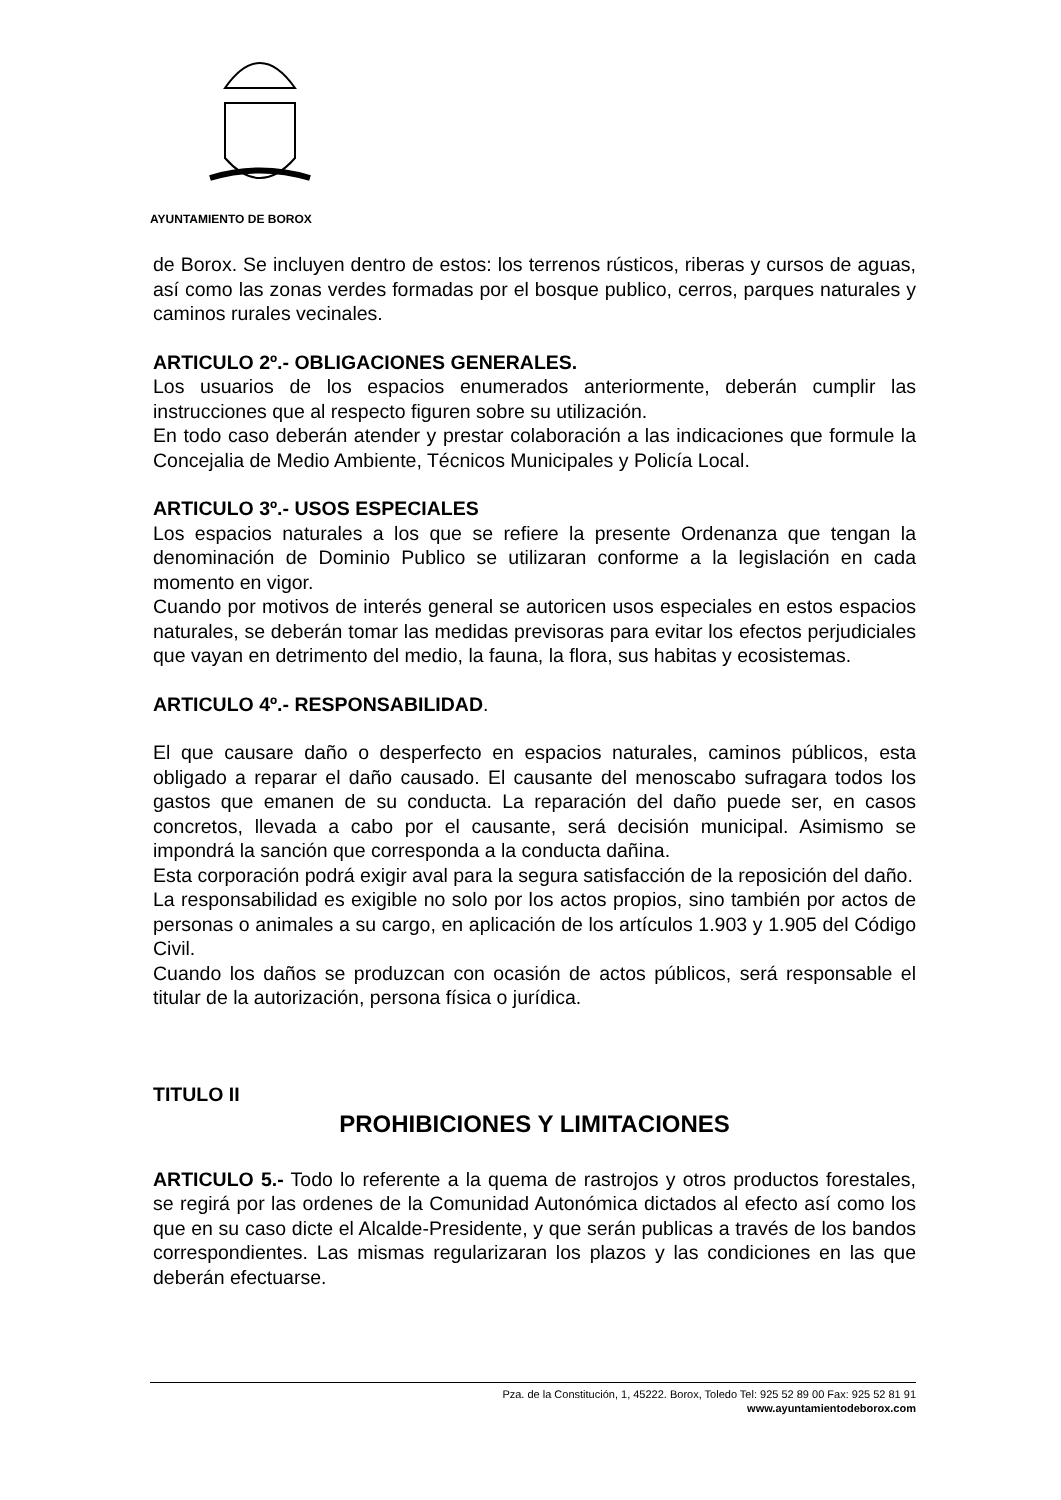AYUNTAMIENTO DE BOROX
de Borox. Se incluyen dentro de estos: los terrenos rústicos, riberas y cursos de aguas, así como las zonas verdes formadas por el bosque publico, cerros, parques naturales y caminos rurales vecinales.
ARTICULO 2º.- OBLIGACIONES GENERALES.
Los usuarios de los espacios enumerados anteriormente, deberán cumplir las instrucciones que al respecto figuren sobre su utilización.
En todo caso deberán atender y prestar colaboración a las indicaciones que formule la Concejalia de Medio Ambiente, Técnicos Municipales y Policía Local.
ARTICULO 3º.- USOS ESPECIALES
Los espacios naturales a los que se refiere la presente Ordenanza que tengan la denominación de Dominio Publico se utilizaran conforme a la legislación en cada momento en vigor.
Cuando por motivos de interés general se autoricen usos especiales en estos espacios naturales, se deberán tomar las medidas previsoras para evitar los efectos perjudiciales que vayan en detrimento del medio, la fauna, la flora, sus habitas y ecosistemas.
ARTICULO 4º.- RESPONSABILIDAD.
El que causare daño o desperfecto en espacios naturales, caminos públicos, esta obligado a reparar el daño causado. El causante del menoscabo sufragara todos los gastos que emanen de su conducta. La reparación del daño puede ser, en casos concretos, llevada a cabo por el causante, será decisión municipal. Asimismo se impondrá la sanción que corresponda a la conducta dañina.
Esta corporación podrá exigir aval para la segura satisfacción de la reposición del daño.
La responsabilidad es exigible no solo por los actos propios, sino también por actos de personas o animales a su cargo, en aplicación de los artículos 1.903 y 1.905 del Código Civil.
Cuando los daños se produzcan con ocasión de actos públicos, será responsable el titular de la autorización, persona física o jurídica.
TITULO II
PROHIBICIONES Y LIMITACIONES
ARTICULO 5.- Todo lo referente a la quema de rastrojos y otros productos forestales, se regirá por las ordenes de la Comunidad Autonómica dictados al efecto así como los que en su caso dicte el Alcalde-Presidente, y que serán publicas a través de los bandos correspondientes. Las mismas regularizaran los plazos y las condiciones en las que deberán efectuarse.
Pza. de la Constitución, 1, 45222. Borox, Toledo Tel: 925 52 89 00 Fax: 925 52 81 91
www.ayuntamientodeborox.com